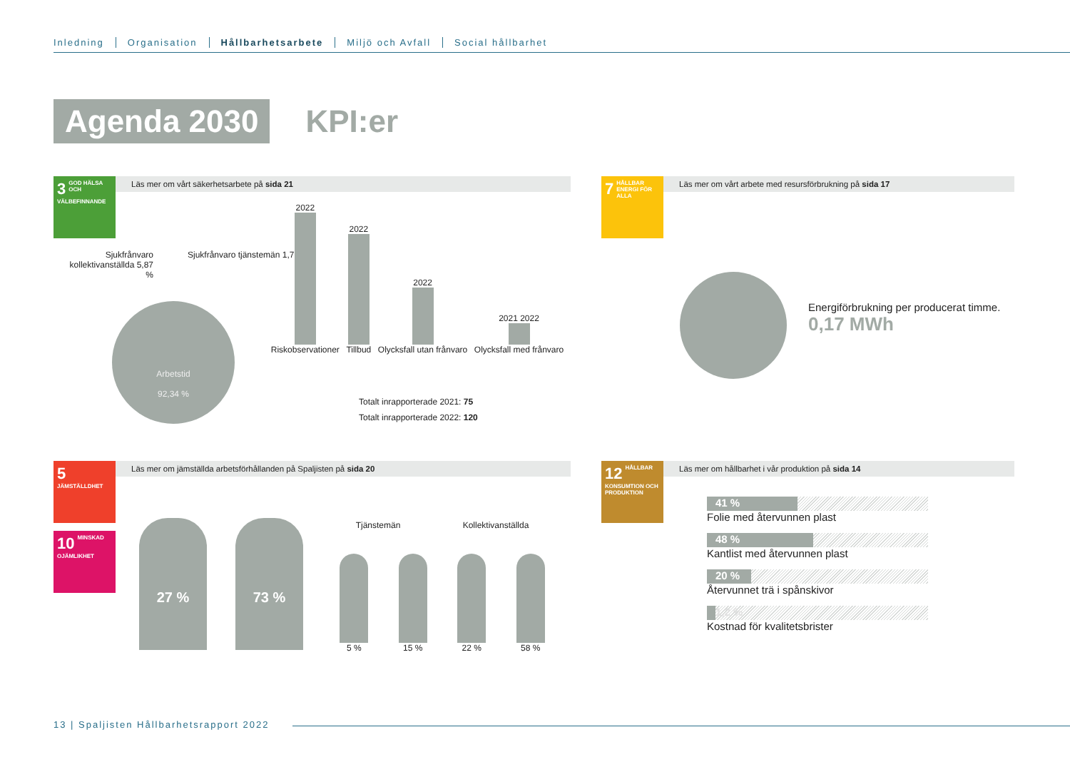Inledning Organisation Hållbarhetsarbete Miljö och Avfall Social hållbarhet
Agenda 2030
KPI:er
3 GOD HÄLSA OCH VÄLBEFINNANDE
Läs mer om vårt säkerhetsarbete på sida 21
Sjukfrånvaro kollektivanställda 5,87 %
Sjukfrånvaro tjänstemän 1,79 %
Arbetstid
92,34 %
2022
Riskobservationer
2022
Tillbud
2022
Olycksfall utan frånvaro
2021 2022
Olycksfall med frånvaro
Totalt inrapporterade 2021: 75
Totalt inrapporterade 2022: 120
7 HÅLLBAR ENERGI FÖR ALLA
Läs mer om vårt arbete med resursförbrukning på sida 17
Energiförbrukning per producerat timme.
0,17 MWh
5 JÄMSTÄLLDHET
10 MINSKAD OJÄMLIKHET
Läs mer om jämställda arbetsförhållanden på Spaljisten på sida 20
27 % 73 % Tjänstemän Kollektivanställda
5 % 15 % 22 % 58 %
12 HÅLLBAR KONSUMTION OCH PRODUKTION
Läs mer om hållbarhet i vår produktion på sida 14
41 %
Folie med återvunnen plast
48 %
Kantlist med återvunnen plast
20 %
Återvunnet trä i spånskivor
1,2 %
Kostnad för kvalitetsbrister
13 | Spaljisten Hållbarhetsrapport 2022